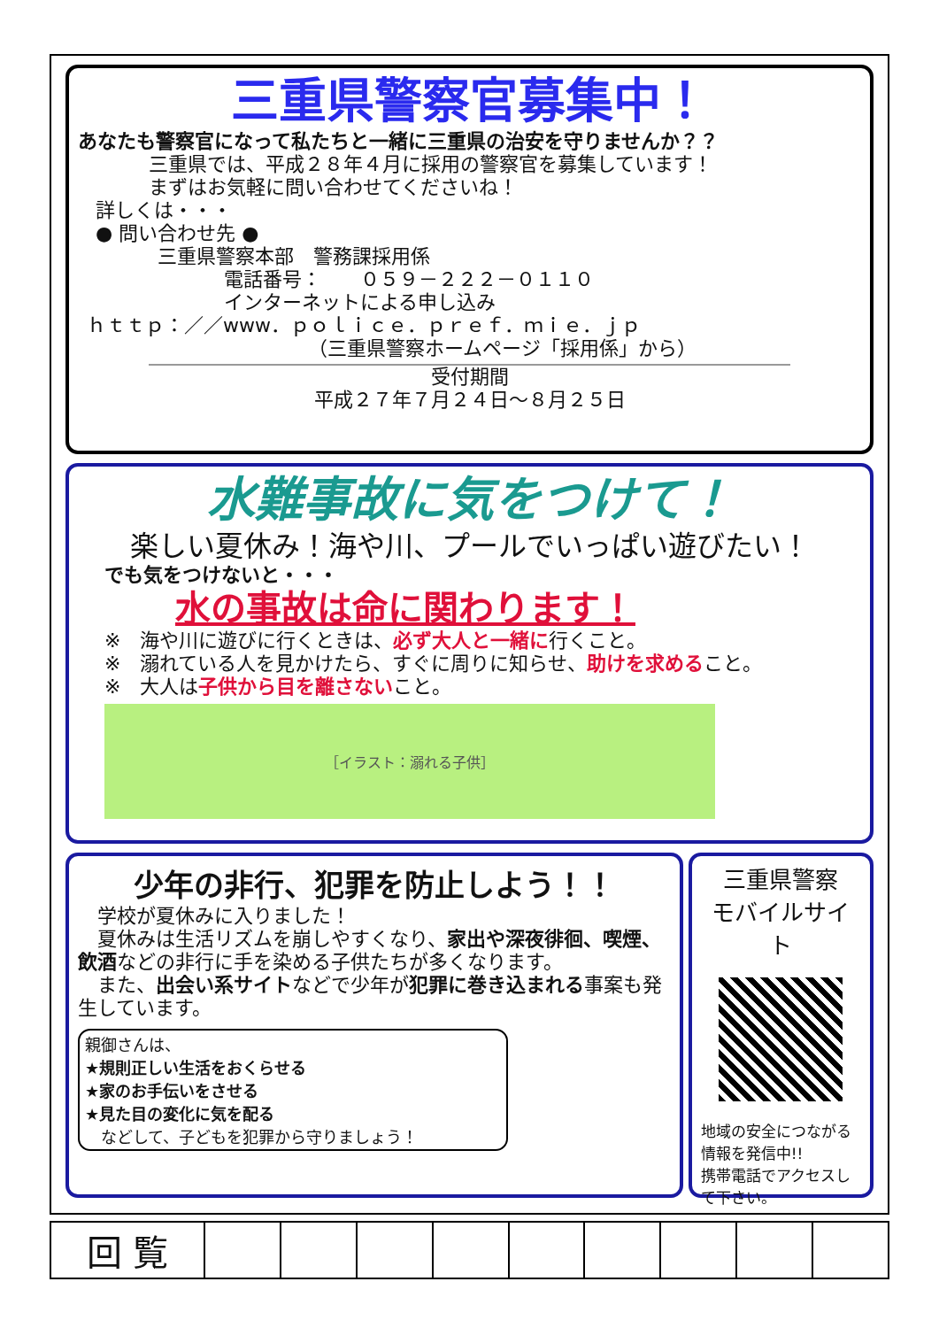三重県警察官募集中！
あなたも警察官になって私たちと一緒に三重県の治安を守りませんか？？
三重県では、平成２８年４月に採用の警察官を募集しています！
まずはお気軽に問い合わせてくださいね！
詳しくは・・・
● 問い合わせ先 ●
三重県警察本部　警務課採用係
電話番号：　　０５９－２２２－０１１０
インターネットによる申し込み
ｈｔｔｐ：／／www．ｐｏｌｉｃｅ．ｐｒｅｆ．ｍｉｅ．ｊｐ
（三重県警察ホームページ「採用係」から）
受付期間
平成２７年７月２４日～８月２５日
水難事故に気をつけて！
楽しい夏休み！海や川、プールでいっぱい遊びたい！
でも気をつけないと・・・
水の事故は命に関わります！
※　海や川に遊びに行くときは、必ず大人と一緒に行くこと。
※　溺れている人を見かけたら、すぐに周りに知らせ、助けを求めること。
※　大人は子供から目を離さないこと。
［イラスト：溺れる子供］
少年の非行、犯罪を防止しよう！！
　学校が夏休みに入りました！
　夏休みは生活リズムを崩しやすくなり、家出や深夜徘徊、喫煙、飲酒などの非行に手を染める子供たちが多くなります。
　また、出会い系サイトなどで少年が犯罪に巻き込まれる事案も発生しています。
親御さんは、
★規則正しい生活をおくらせる
★家のお手伝いをさせる
★見た目の変化に気を配る
　などして、子どもを犯罪から守りましょう！
三重県警察
モバイルサイト
地域の安全につながる情報を発信中!!
携帯電話でアクセスして下さい。
| 回 覧 | | | | | | | | | |